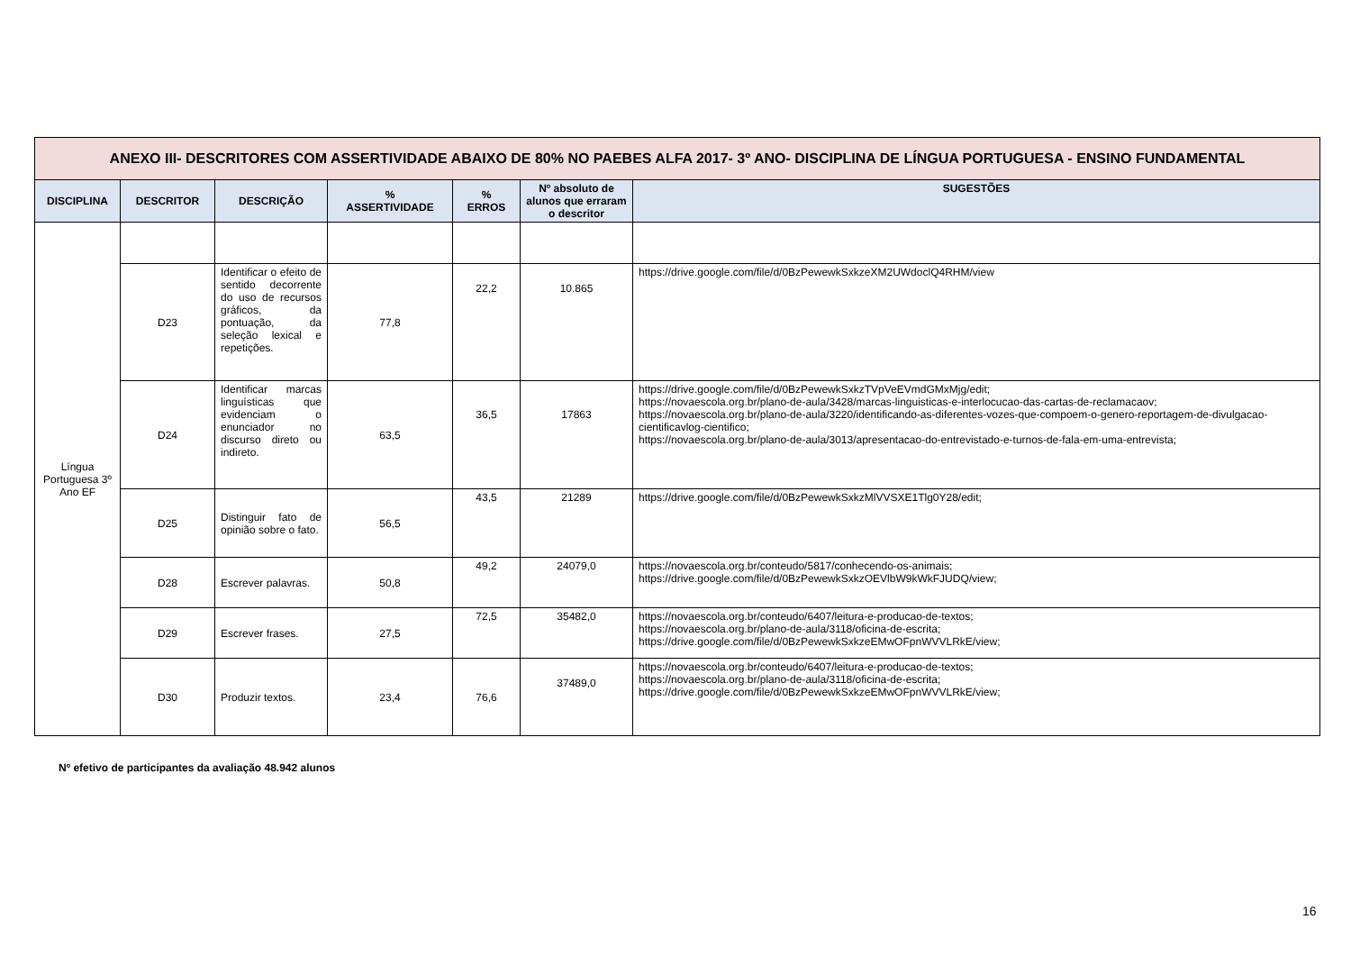| ANEXO III- DESCRITORES COM ASSERTIVIDADE ABAIXO DE 80% NO PAEBES ALFA 2017- 3º ANO- DISCIPLINA DE LÍNGUA PORTUGUESA - ENSINO FUNDAMENTAL | | | | | | |
| DISCIPLINA | DESCRITOR | DESCRIÇÃO | % ASSERTIVIDADE | % ERROS | Nº absoluto de alunos que erraram o descritor | SUGESTÕES |
| Língua Portuguesa 3º Ano EF | | | | | | |
| | D23 | Identificar o efeito de sentido decorrente do uso de recursos gráficos, da pontuação, da seleção lexical e repetições. | 77,8 | 22,2 | 10.865 | https://drive.google.com/file/d/0BzPewewkSxkzeXM2UWdoclQ4RHM/view |
| | D24 | Identificar marcas linguísticas que evidenciam o enunciador no discurso direto ou indireto. | 63,5 | 36,5 | 17863 | https://drive.google.com/file/d/0BzPewewkSxkzTVpVeEVmdGMxMjg/edit; https://novaescola.org.br/plano-de-aula/3428/marcas-linguisticas-e-interlocucao-das-cartas-de-reclamacaov; https://novaescola.org.br/plano-de-aula/3220/identificando-as-diferentes-vozes-que-compoem-o-genero-reportagem-de-divulgacao-cientificavlog-cientifico; https://novaescola.org.br/plano-de-aula/3013/apresentacao-do-entrevistado-e-turnos-de-fala-em-uma-entrevista; |
| | D25 | Distinguir fato de opinião sobre o fato. | 56,5 | 43,5 | 21289 | https://drive.google.com/file/d/0BzPewewkSxkzMlVVSXE1Tlg0Y28/edit; |
| | D28 | Escrever palavras. | 50,8 | 49,2 | 24079,0 | https://novaescola.org.br/conteudo/5817/conhecendo-os-animais; https://drive.google.com/file/d/0BzPewewkSxkzOEVlbW9kWkFJUDQ/view; |
| | D29 | Escrever frases. | 27,5 | 72,5 | 35482,0 | https://novaescola.org.br/conteudo/6407/leitura-e-producao-de-textos; https://novaescola.org.br/plano-de-aula/3118/oficina-de-escrita; https://drive.google.com/file/d/0BzPewewkSxkzeEMwOFpnWVVLRkE/view; |
| | D30 | Produzir textos. | 23,4 | 76,6 | 37489,0 | https://novaescola.org.br/conteudo/6407/leitura-e-producao-de-textos; https://novaescola.org.br/plano-de-aula/3118/oficina-de-escrita; https://drive.google.com/file/d/0BzPewewkSxkzeEMwOFpnWVVLRkE/view; |
Nº efetivo de participantes da avaliação 48.942 alunos
16